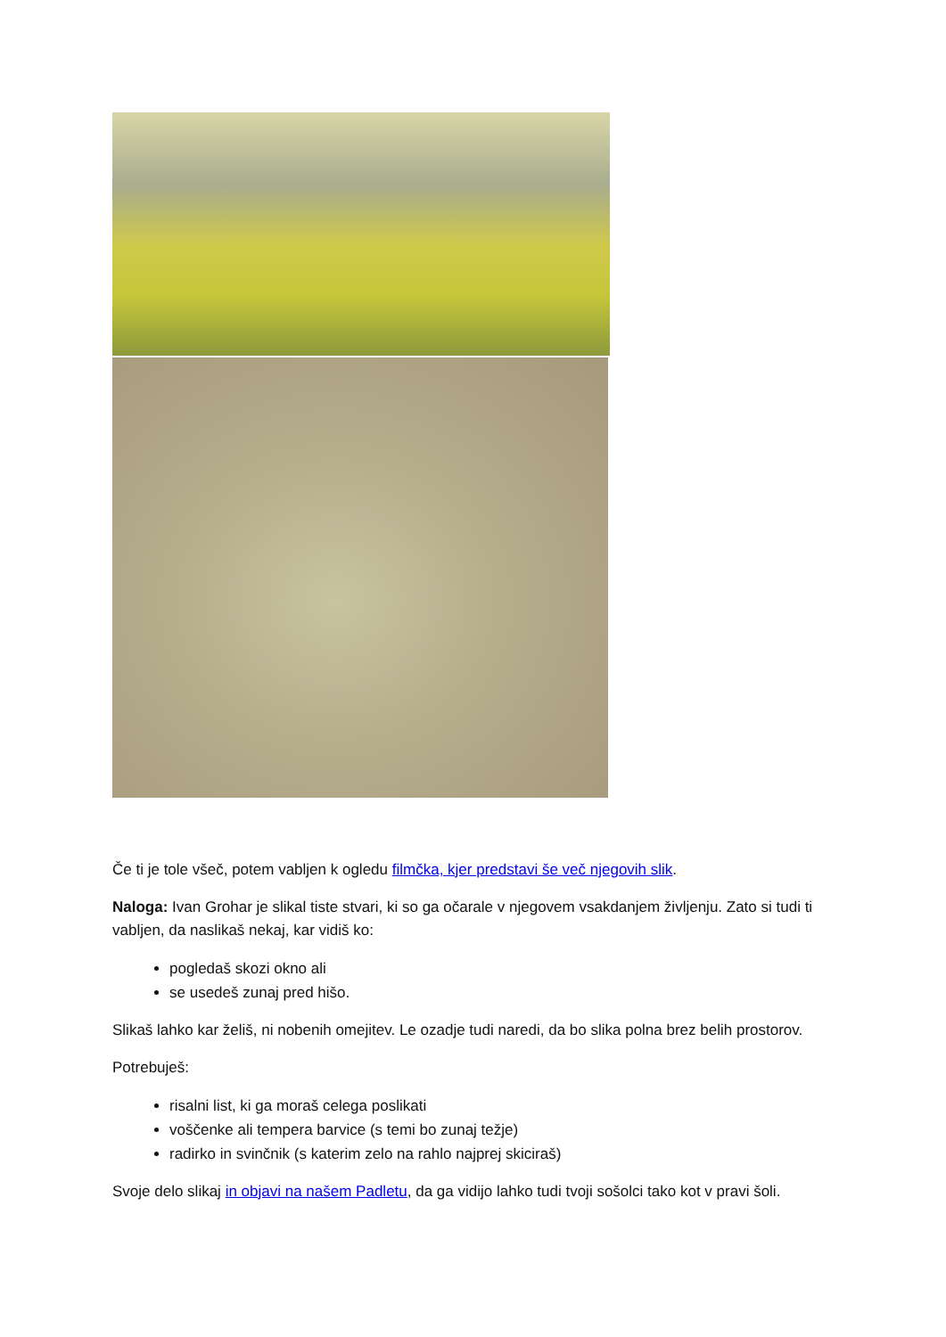Če ti je tole všeč, potem vabljen k ogledu filmčka, kjer predstavi še več njegovih slik.
Naloga: Ivan Grohar je slikal tiste stvari, ki so ga očarale v njegovem vsakdanjem življenju. Zato si tudi ti vabljen, da naslikaš nekaj, kar vidiš ko:
pogledaš skozi okno ali
se usedeš zunaj pred hišo.
Slikaš lahko kar želiš, ni nobenih omejitev. Le ozadje tudi naredi, da bo slika polna brez belih prostorov.
Potrebuješ:
risalni list, ki ga moraš celega poslikati
voščenke ali tempera barvice (s temi bo zunaj težje)
radirko in svinčnik (s katerim zelo na rahlo najprej skiciraš)
Svoje delo slikaj in objavi na našem Padletu, da ga vidijo lahko tudi tvoji sošolci tako kot v pravi šoli.